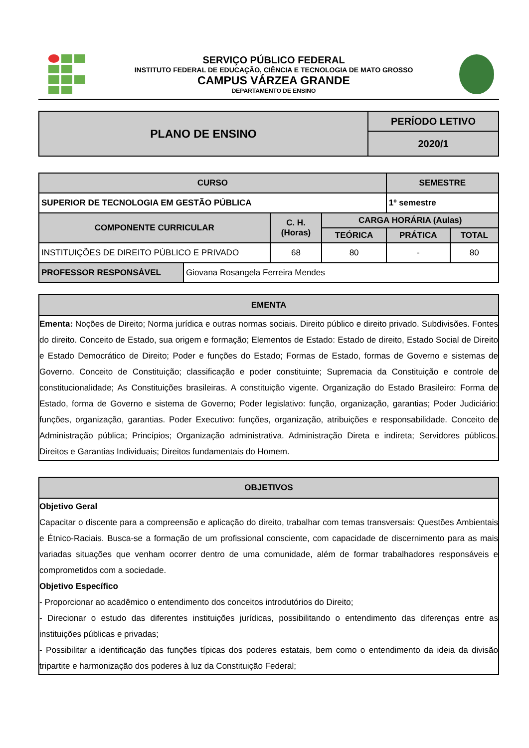SERVIÇO PÚBLICO FEDERAL
INSTITUTO FEDERAL DE EDUCAÇÃO, CIÊNCIA E TECNOLOGIA DE MATO GROSSO
CAMPUS VÁRZEA GRANDE
DEPARTAMENTO DE ENSINO
| PLANO DE ENSINO | PERÍODO LETIVO |
| | 2020/1 |
| CURSO | | | | SEMESTRE | |
| SUPERIOR DE TECNOLOGIA EM GESTÃO PÚBLICA | | | | 1º semestre | |
| COMPONENTE CURRICULAR | | C. H. (Horas) | CARGA HORÁRIA (Aulas) | | |
| | | | TEÓRICA | PRÁTICA | TOTAL |
| INSTITUIÇÕES DE DIREITO PÚBLICO E PRIVADO | | 68 | 80 | - | 80 |
| PROFESSOR RESPONSÁVEL | Giovana Rosangela Ferreira Mendes | | | | |
EMENTA
Ementa: Noções de Direito; Norma jurídica e outras normas sociais. Direito público e direito privado. Subdivisões. Fontes do direito. Conceito de Estado, sua origem e formação; Elementos de Estado: Estado de direito, Estado Social de Direito e Estado Democrático de Direito; Poder e funções do Estado; Formas de Estado, formas de Governo e sistemas de Governo. Conceito de Constituição; classificação e poder constituinte; Supremacia da Constituição e controle de constitucionalidade; As Constituições brasileiras. A constituição vigente. Organização do Estado Brasileiro: Forma de Estado, forma de Governo e sistema de Governo; Poder legislativo: função, organização, garantias; Poder Judiciário: funções, organização, garantias. Poder Executivo: funções, organização, atribuições e responsabilidade. Conceito de Administração pública; Princípios; Organização administrativa. Administração Direta e indireta; Servidores públicos. Direitos e Garantias Individuais; Direitos fundamentais do Homem.
OBJETIVOS
Objetivo Geral
Capacitar o discente para a compreensão e aplicação do direito, trabalhar com temas transversais: Questões Ambientais e Étnico-Raciais. Busca-se a formação de um profissional consciente, com capacidade de discernimento para as mais variadas situações que venham ocorrer dentro de uma comunidade, além de formar trabalhadores responsáveis e comprometidos com a sociedade.
Objetivo Específico
- Proporcionar ao acadêmico o entendimento dos conceitos introdutórios do Direito;
- Direcionar o estudo das diferentes instituições jurídicas, possibilitando o entendimento das diferenças entre as instituições públicas e privadas;
- Possibilitar a identificação das funções típicas dos poderes estatais, bem como o entendimento da ideia da divisão tripartite e harmonização dos poderes à luz da Constituição Federal;